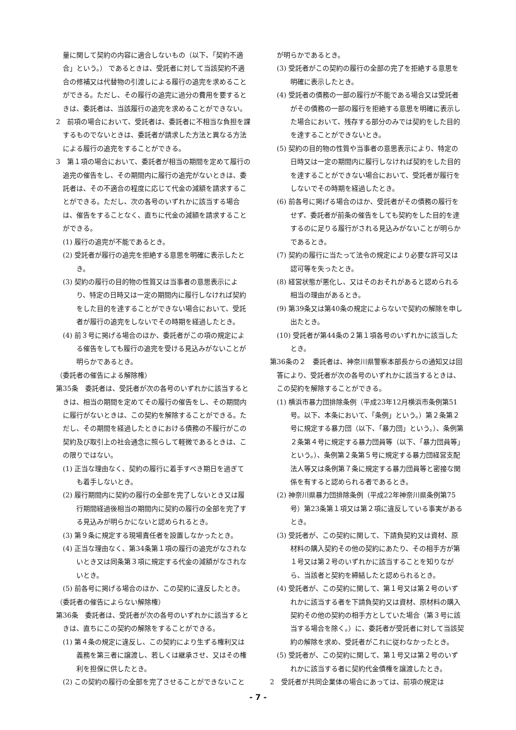量に関して契約の内容に適合しないもの（以下、「契約不適合」という。） であるときは、受託者に対して当該契約不適合の修補又は代替物の引渡しによる履行の追完を求めることができる。ただし、その履行の追完に過分の費用を要するときは、委託者は、当該履行の追完を求めることができない。
2　前項の場合において、受託者は、委託者に不相当な負担を課するものでないときは、委託者が請求した方法と異なる方法による履行の追完をすることができる。
3　第１項の場合において、委託者が相当の期間を定めて履行の追完の催告をし、その期間内に履行の追完がないときは、委託者は、その不適合の程度に応じて代金の減額を請求することができる。ただし、次の各号のいずれかに該当する場合は、催告をすることなく、直ちに代金の減額を請求することができる。
(1) 履行の追完が不能であるとき。
(2) 受託者が履行の追完を拒絶する意思を明確に表示したとき。
(3) 契約の履行の目的物の性質又は当事者の意思表示により、特定の日時又は一定の期間内に履行しなければ契約をした目的を達することができない場合において、受託者が履行の追完をしないでその時期を経過したとき。
(4) 前３号に掲げる場合のほか、委託者がこの項の規定による催告をしても履行の追完を受ける見込みがないことが明らかであるとき。
（委託者の催告による解除権）
第35条　委託者は、受託者が次の各号のいずれかに該当するときは、相当の期間を定めてその履行の催告をし、その期間内に履行がないときは、この契約を解除することができる。ただし、その期間を経過したときにおける債務の不履行がこの契約及び取引上の社会通念に照らして軽微であるときは、この限りではない。
(1) 正当な理由なく、契約の履行に着手すべき期日を過ぎても着手しないとき。
(2) 履行期間内に契約の履行の全部を完了しないとき又は履行期間経過後相当の期間内に契約の履行の全部を完了する見込みが明らかにないと認められるとき。
(3) 第９条に規定する現場責任者を設置しなかったとき。
(4) 正当な理由なく、第34条第１項の履行の追完がなされないとき又は同条第３項に規定する代金の減額がなされないとき。
(5) 前各号に掲げる場合のほか、この契約に違反したとき。
（委託者の催告によらない解除権）
第36条　委託者は、受託者が次の各号のいずれかに該当するときは、直ちにこの契約の解除をすることができる。
(1) 第４条の規定に違反し、この契約により生ずる権利又は義務を第三者に譲渡し、若しくは継承させ、又はその権利を担保に供したとき。
(2) この契約の履行の全部を完了させることができないこと
が明らかであるとき。
(3) 受託者がこの契約の履行の全部の完了を拒絶する意思を明確に表示したとき。
(4) 受託者の債務の一部の履行が不能である場合又は受託者がその債務の一部の履行を拒絶する意思を明確に表示した場合において、残存する部分のみでは契約をした目的を達することができないとき。
(5) 契約の目的物の性質や当事者の意思表示により、特定の日時又は一定の期間内に履行しなければ契約をした目的を達することができない場合において、受託者が履行をしないでその時期を経過したとき。
(6) 前各号に掲げる場合のほか、受託者がその債務の履行をせず、委託者が前条の催告をしても契約をした目的を達するのに足りる履行がされる見込みがないことが明らかであるとき。
(7) 契約の履行に当たって法令の規定により必要な許可又は認可等を失ったとき。
(8) 経営状態が悪化し、又はそのおそれがあると認められる相当の理由があるとき。
(9) 第39条又は第40条の規定によらないで契約の解除を申し出たとき。
(10) 受託者が第44条の２第１項各号のいずれかに該当したとき。
第36条の２　委託者は、神奈川県警察本部長からの通知又は回答により、受託者が次の各号のいずれかに該当するときは、この契約を解除することができる。
(1) 横浜市暴力団排除条例（平成23年12月横浜市条例第51号。以下、本条において、「条例」という。）第２条第２号に規定する暴力団（以下、「暴力団」という。）、条例第２条第４号に規定する暴力団員等（以下、「暴力団員等」という。）、条例第２条第５号に規定する暴力団経営支配法人等又は条例第７条に規定する暴力団員等と密接な関係を有すると認められる者であるとき。
(2) 神奈川県暴力団排除条例（平成22年神奈川県条例第75号）第23条第１項又は第２項に違反している事実があるとき。
(3) 受託者が、この契約に関して、下請負契約又は資材、原材料の購入契約その他の契約にあたり、その相手方が第１号又は第２号のいずれかに該当することを知りながら、当該者と契約を締結したと認められるとき。
(4) 受託者が、この契約に関して、第１号又は第２号のいずれかに該当する者を下請負契約又は資材、原材料の購入契約その他の契約の相手方としていた場合（第３号に該当する場合を除く。）に、委託者が受託者に対して当該契約の解除を求め、受託者がこれに従わなかったとき。
(5) 受託者が、この契約に関して、第１号又は第２号のいずれかに該当する者に契約代金債権を譲渡したとき。
2　受託者が共同企業体の場合にあっては、前項の規定は
- 7 -